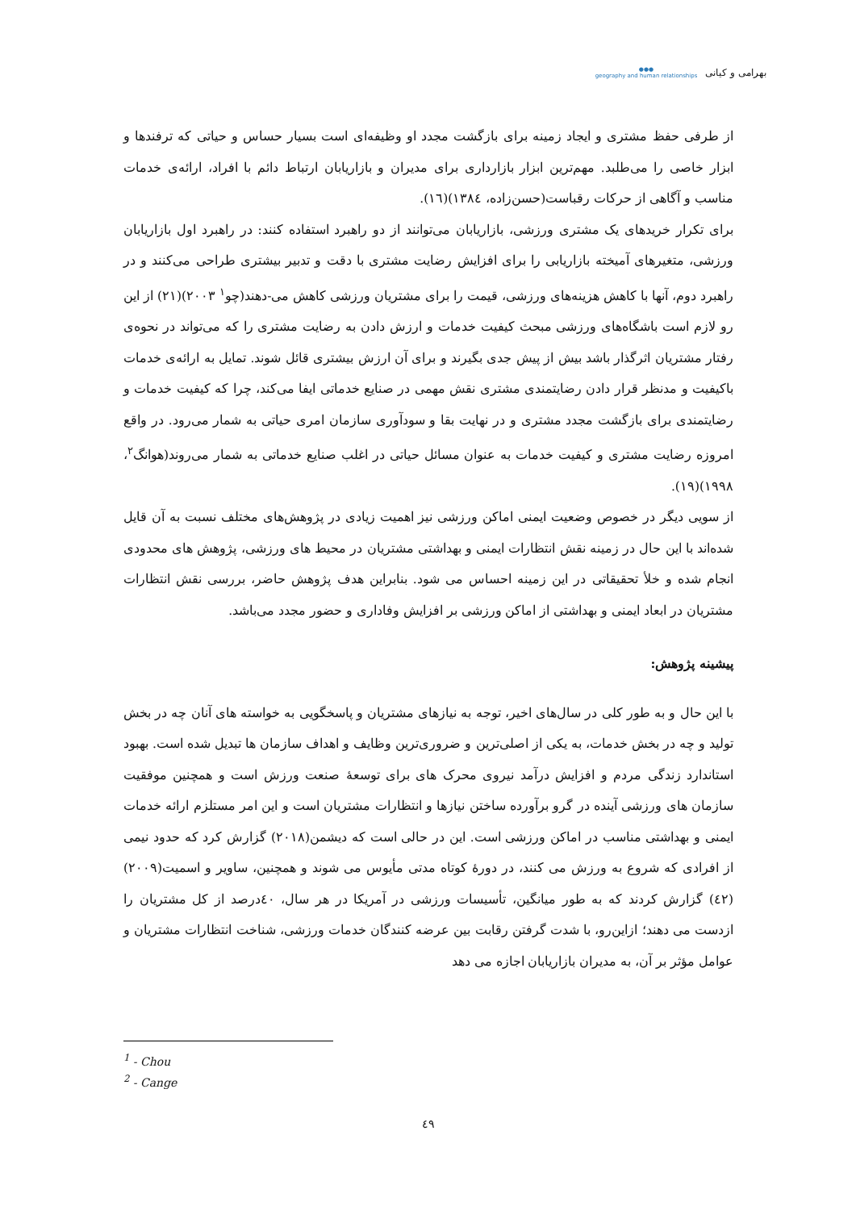بهرامی و کیانی
●●●
geography and human relationships
از طرفی حفظ مشتری و ایجاد زمینه برای بازگشت مجدد او وظیفه‌ای است بسیار حساس و حیاتی که ترفندها و ابزار خاصی را می‌طلبد. مهم‌ترین ابزار بازارداری برای مدیران و بازاریابان ارتباط دائم با افراد، ارائه‌ی خدمات مناسب و آگاهی از حرکات رقباست(حسن‌زاده، ۱۳۸٤)(۱٦).
برای تکرار خریدهای یک مشتری ورزشی، بازاریابان می‌توانند از دو راهبرد استفاده کنند: در راهبرد اول بازاریابان ورزشی، متغیرهای آمیخته بازاریابی را برای افزایش رضایت مشتری با دقت و تدبیر بیشتری طراحی می‌کنند و در راهبرد دوم، آنها با کاهش هزینه‌های ورزشی، قیمت را برای مشتریان ورزشی کاهش می-دهند(چو<sup>۱</sup> ۲۰۰۳)(۲۱) از این رو لازم است باشگاه‌های ورزشی مبحث کیفیت خدمات و ارزش دادن به رضایت مشتری را که می‌تواند در نحوه‌ی رفتار مشتریان اثرگذار باشد بیش از پیش جدی بگیرند و برای آن ارزش بیشتری قائل شوند. تمایل به ارائه‌ی خدمات باکیفیت و مدنظر قرار دادن رضایتمندی مشتری نقش مهمی در صنایع خدماتی ایفا می‌کند، چرا که کیفیت خدمات و رضایتمندی برای بازگشت مجدد مشتری و در نهایت بقا و سودآوری سازمان امری حیاتی به شمار می‌رود. در واقع امروزه رضایت مشتری و کیفیت خدمات به عنوان مسائل حیاتی در اغلب صنایع خدماتی به شمار می‌روند(هوانگ<sup>۲</sup>، ۱۹۹۸)(۱۹).
از سویی دیگر در خصوص وضعیت ایمنی اماکن ورزشی نیز اهمیت زیادی در پژوهش‌های مختلف نسبت به آن قایل شده‌اند با این حال در زمینه نقش انتظارات ایمنی و بهداشتی مشتریان در محیط های ورزشی، پژوهش های محدودی انجام شده و خلأ تحقیقاتی در این زمینه احساس می شود. بنابراین هدف پژوهش حاضر، بررسی نقش انتظارات مشتریان در ابعاد ایمنی و بهداشتی از اماکن ورزشی بر افزایش وفاداری و حضور مجدد می‌باشد.
پیشینه پژوهش:
با این حال و به طور کلی در سال‌های اخیر، توجه به نیازهای مشتریان و پاسخگویی به خواسته های آنان چه در بخش تولید و چه در بخش خدمات، به یکی از اصلی‌ترین و ضروری‌ترین وظایف و اهداف سازمان ها تبدیل شده است. بهبود استاندارد زندگی مردم و افزایش درآمد نیروی محرک های برای توسعهٔ صنعت ورزش است و همچنین موفقیت سازمان های ورزشی آینده در گرو برآورده ساختن نیازها و انتظارات مشتریان است و این امر مستلزم ارائه خدمات ایمنی و بهداشتی مناسب در اماکن ورزشی است. این در حالی است که دیشمن(۲۰۱۸) گزارش کرد که حدود نیمی از افرادی که شروع به ورزش می کنند، در دورهٔ کوتاه مدتی مأیوس می شوند و همچنین، ساویر و اسمیت(۲۰۰۹)(٤۲) گزارش کردند که به طور میانگین، تأسیسات ورزشی در آمریکا در هر سال، ٤۰درصد از کل مشتریان را ازدست می دهند؛ ازاین‌رو، با شدت گرفتن رقابت بین عرضه کنندگان خدمات ورزشی، شناخت انتظارات مشتریان و عوامل مؤثر بر آن، به مدیران بازاریابان اجازه می دهد
<sup>1</sup> - Chou
<sup>2</sup> - Cange
٤۹